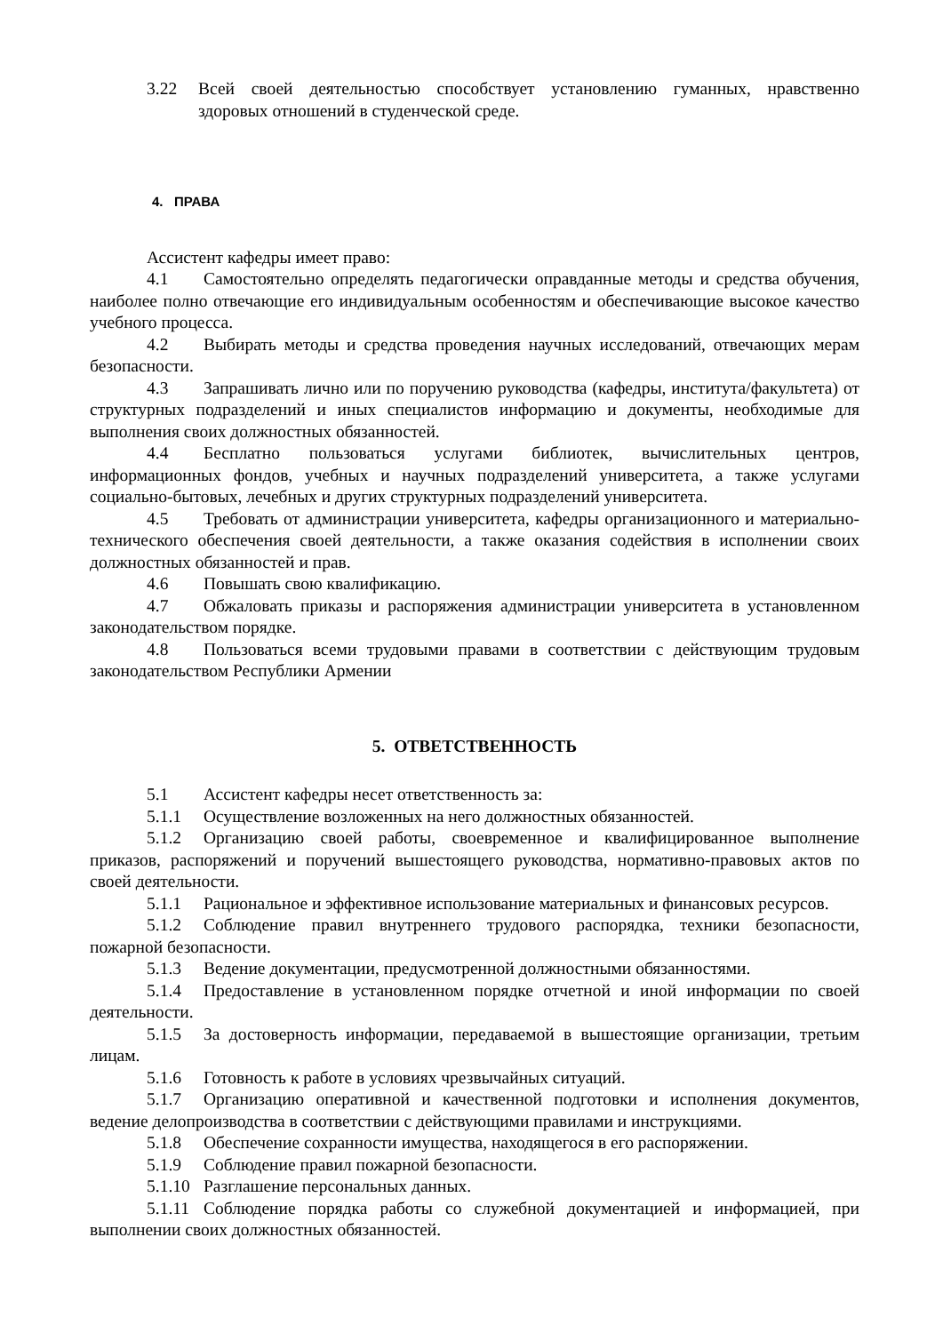3.22 Всей своей деятельностью способствует установлению гуманных, нравственно здоровых отношений в студенческой среде.
4. ПРАВА
Ассистент кафедры имеет право:
4.1 Самостоятельно определять педагогически оправданные методы и средства обучения, наиболее полно отвечающие его индивидуальным особенностям и обеспечивающие высокое качество учебного процесса.
4.2 Выбирать методы и средства проведения научных исследований, отвечающих мерам безопасности.
4.3 Запрашивать лично или по поручению руководства (кафедры, института/факультета) от структурных подразделений и иных специалистов информацию и документы, необходимые для выполнения своих должностных обязанностей.
4.4 Бесплатно пользоваться услугами библиотек, вычислительных центров, информационных фондов, учебных и научных подразделений университета, а также услугами социально-бытовых, лечебных и других структурных подразделений университета.
4.5 Требовать от администрации университета, кафедры организационного и материально-технического обеспечения своей деятельности, а также оказания содействия в исполнении своих должностных обязанностей и прав.
4.6 Повышать свою квалификацию.
4.7 Обжаловать приказы и распоряжения администрации университета в установленном законодательством порядке.
4.8 Пользоваться всеми трудовыми правами в соответствии с действующим трудовым законодательством Республики Армении
5. ОТВЕТСТВЕННОСТЬ
5.1 Ассистент кафедры несет ответственность за:
5.1.1 Осуществление возложенных на него должностных обязанностей.
5.1.2 Организацию своей работы, своевременное и квалифицированное выполнение приказов, распоряжений и поручений вышестоящего руководства, нормативно-правовых актов по своей деятельности.
5.1.1 Рациональное и эффективное использование материальных и финансовых ресурсов.
5.1.2 Соблюдение правил внутреннего трудового распорядка, техники безопасности, пожарной безопасности.
5.1.3 Ведение документации, предусмотренной должностными обязанностями.
5.1.4 Предоставление в установленном порядке отчетной и иной информации по своей деятельности.
5.1.5 За достоверность информации, передаваемой в вышестоящие организации, третьим лицам.
5.1.6 Готовность к работе в условиях чрезвычайных ситуаций.
5.1.7 Организацию оперативной и качественной подготовки и исполнения документов, ведение делопроизводства в соответствии с действующими правилами и инструкциями.
5.1.8 Обеспечение сохранности имущества, находящегося в его распоряжении.
5.1.9 Соблюдение правил пожарной безопасности.
5.1.10 Разглашение персональных данных.
5.1.11 Соблюдение порядка работы со служебной документацией и информацией, при выполнении своих должностных обязанностей.